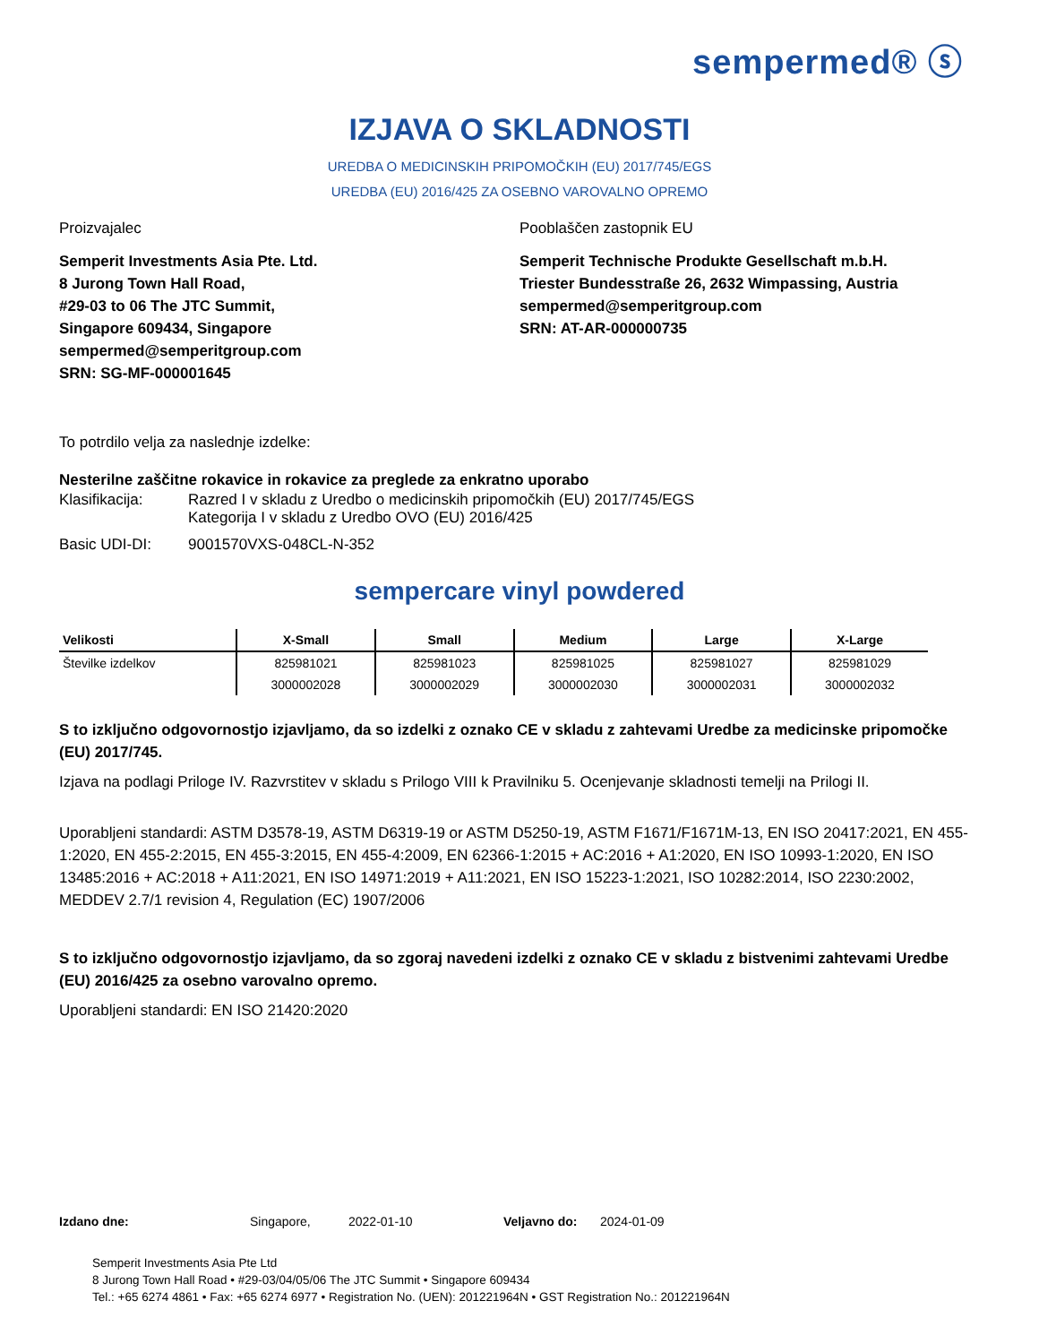sempermed® ⓢ
IZJAVA O SKLADNOSTI
UREDBA O MEDICINSKIH PRIPOMOČKIH (EU) 2017/745/EGS
UREDBA (EU) 2016/425 ZA OSEBNO VAROVALNO OPREMO
Proizvajalec
Semperit Investments Asia Pte. Ltd.
8 Jurong Town Hall Road,
#29-03 to 06 The JTC Summit,
Singapore 609434, Singapore
sempermed@semperitgroup.com
SRN: SG-MF-000001645
Pooblaščen zastopnik EU
Semperit Technische Produkte Gesellschaft m.b.H.
Triester Bundesstraße 26, 2632 Wimpassing, Austria
sempermed@semperitgroup.com
SRN: AT-AR-000000735
To potrdilo velja za naslednje izdelke:
Nesterilne zaščitne rokavice in rokavice za preglede za enkratno uporabo
| Klasifikacija: | Razred I v skladu z Uredbo o medicinskih pripomočkih (EU) 2017/745/EGS Kategorija I v skladu z Uredbo OVO (EU) 2016/425 |
| Basic UDI-DI: | 9001570VXS-048CL-N-352 |
sempercare vinyl powdered
| Velikosti | X-Small | Small | Medium | Large | X-Large |
| --- | --- | --- | --- | --- | --- |
| Številke izdelkov | 825981021 | 825981023 | 825981025 | 825981027 | 825981029 |
| | 3000002028 | 3000002029 | 3000002030 | 3000002031 | 3000002032 |
S to izključno odgovornostjo izjavljamo, da so izdelki z oznako CE v skladu z zahtevami Uredbe za medicinske pripomočke (EU) 2017/745.
Izjava na podlagi Priloge IV. Razvrstitev v skladu s Prilogo VIII k Pravilniku 5. Ocenjevanje skladnosti temelji na Prilogi II.
Uporabljeni standardi: ASTM D3578-19, ASTM D6319-19 or ASTM D5250-19, ASTM F1671/F1671M-13, EN ISO 20417:2021, EN 455-1:2020, EN 455-2:2015, EN 455-3:2015, EN 455-4:2009, EN 62366-1:2015 + AC:2016 + A1:2020, EN ISO 10993-1:2020, EN ISO 13485:2016 + AC:2018 + A11:2021, EN ISO 14971:2019 + A11:2021, EN ISO 15223-1:2021, ISO 10282:2014, ISO 2230:2002, MEDDEV 2.7/1 revision 4, Regulation (EC) 1907/2006
S to izključno odgovornostjo izjavljamo, da so zgoraj navedeni izdelki z oznako CE v skladu z bistvenimi zahtevami Uredbe (EU) 2016/425 za osebno varovalno opremo.
Uporabljeni standardi: EN ISO 21420:2020
Izdano dne: Singapore, 2022-01-10 Veljavno do: 2024-01-09
Semperit Investments Asia Pte Ltd
8 Jurong Town Hall Road • #29-03/04/05/06 The JTC Summit • Singapore 609434
Tel.: +65 6274 4861 • Fax: +65 6274 6977 • Registration No. (UEN): 201221964N • GST Registration No.: 201221964N